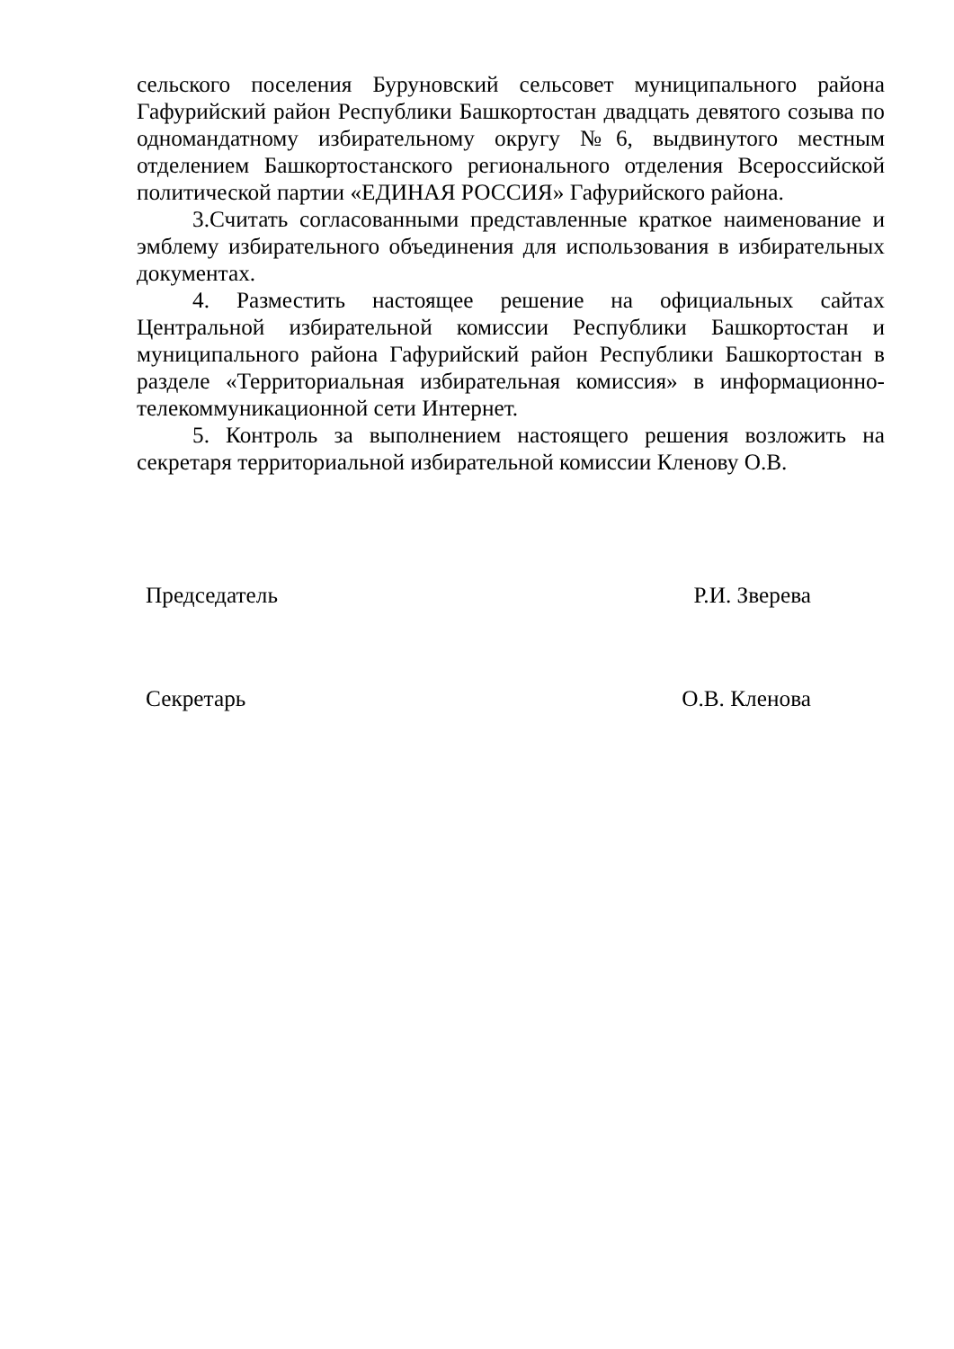сельского поселения Буруновский сельсовет муниципального района Гафурийский район Республики Башкортостан двадцать девятого созыва по одномандатному избирательному округу №6, выдвинутого местным отделением Башкортостанского регионального отделения Всероссийской политической партии «ЕДИНАЯ РОССИЯ» Гафурийского района.
3.Считать согласованными представленные краткое наименование и эмблему избирательного объединения для использования в избирательных документах.
4. Разместить настоящее решение на официальных сайтах Центральной избирательной комиссии Республики Башкортостан и муниципального района Гафурийский район Республики Башкортостан в разделе «Территориальная избирательная комиссия» в информационно-телекоммуникационной сети Интернет.
5. Контроль за выполнением настоящего решения возложить на секретаря территориальной избирательной комиссии Кленову О.В.
Председатель Р.И. Зверева
Секретарь О.В. Кленова